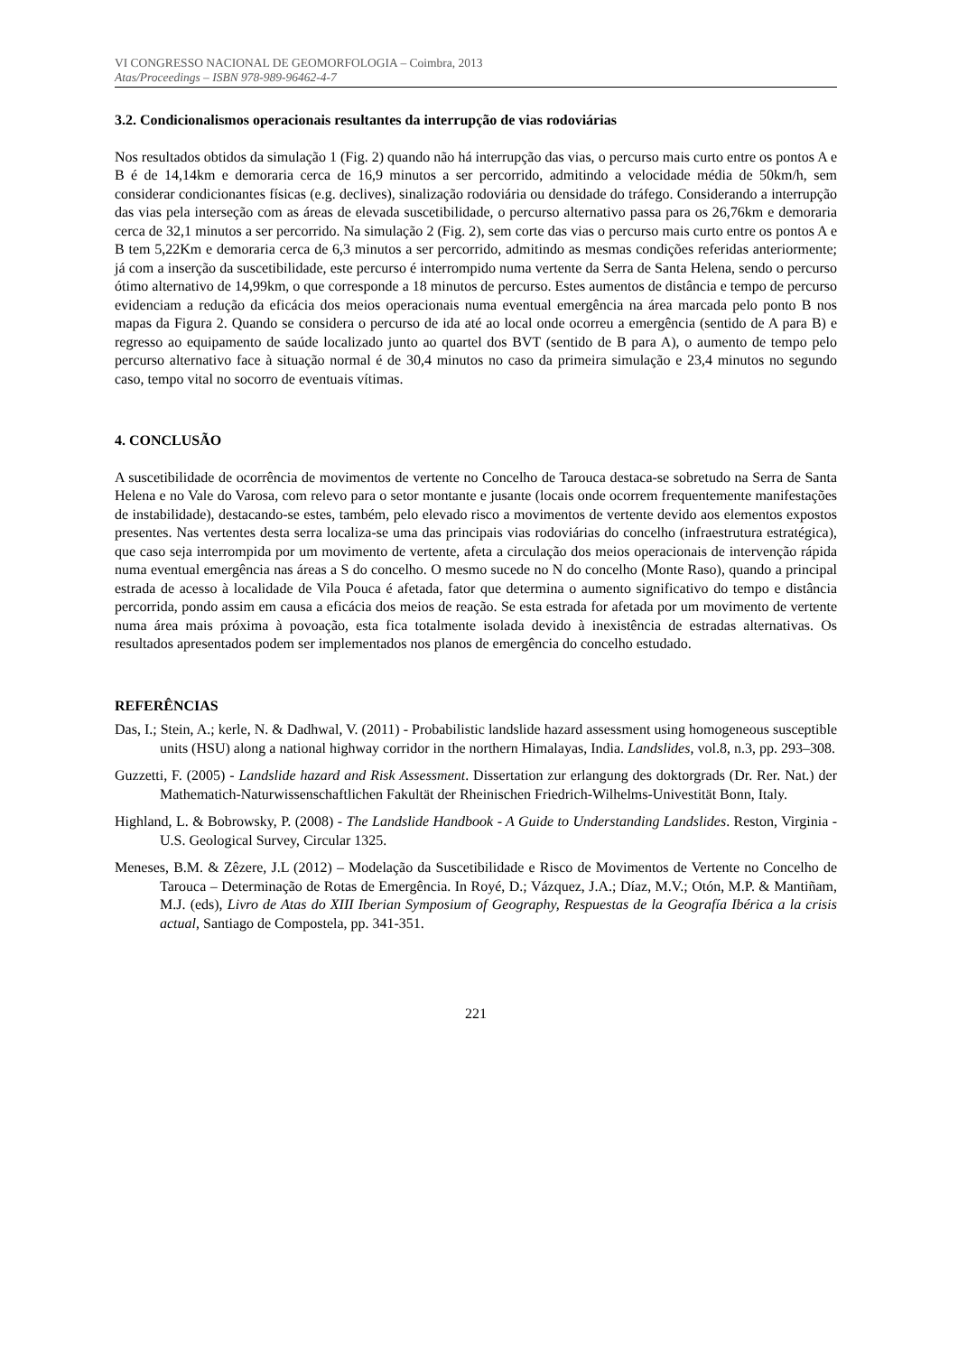VI CONGRESSO NACIONAL DE GEOMORFOLOGIA – Coimbra, 2013
Atas/Proceedings – ISBN 978-989-96462-4-7
3.2. Condicionalismos operacionais resultantes da interrupção de vias rodoviárias
Nos resultados obtidos da simulação 1 (Fig. 2) quando não há interrupção das vias, o percurso mais curto entre os pontos A e B é de 14,14km e demoraria cerca de 16,9 minutos a ser percorrido, admitindo a velocidade média de 50km/h, sem considerar condicionantes físicas (e.g. declives), sinalização rodoviária ou densidade do tráfego. Considerando a interrupção das vias pela interseção com as áreas de elevada suscetibilidade, o percurso alternativo passa para os 26,76km e demoraria cerca de 32,1 minutos a ser percorrido. Na simulação 2 (Fig. 2), sem corte das vias o percurso mais curto entre os pontos A e B tem 5,22Km e demoraria cerca de 6,3 minutos a ser percorrido, admitindo as mesmas condições referidas anteriormente; já com a inserção da suscetibilidade, este percurso é interrompido numa vertente da Serra de Santa Helena, sendo o percurso ótimo alternativo de 14,99km, o que corresponde a 18 minutos de percurso. Estes aumentos de distância e tempo de percurso evidenciam a redução da eficácia dos meios operacionais numa eventual emergência na área marcada pelo ponto B nos mapas da Figura 2. Quando se considera o percurso de ida até ao local onde ocorreu a emergência (sentido de A para B) e regresso ao equipamento de saúde localizado junto ao quartel dos BVT (sentido de B para A), o aumento de tempo pelo percurso alternativo face à situação normal é de 30,4 minutos no caso da primeira simulação e 23,4 minutos no segundo caso, tempo vital no socorro de eventuais vítimas.
4. CONCLUSÃO
A suscetibilidade de ocorrência de movimentos de vertente no Concelho de Tarouca destaca-se sobretudo na Serra de Santa Helena e no Vale do Varosa, com relevo para o setor montante e jusante (locais onde ocorrem frequentemente manifestações de instabilidade), destacando-se estes, também, pelo elevado risco a movimentos de vertente devido aos elementos expostos presentes. Nas vertentes desta serra localiza-se uma das principais vias rodoviárias do concelho (infraestrutura estratégica), que caso seja interrompida por um movimento de vertente, afeta a circulação dos meios operacionais de intervenção rápida numa eventual emergência nas áreas a S do concelho. O mesmo sucede no N do concelho (Monte Raso), quando a principal estrada de acesso à localidade de Vila Pouca é afetada, fator que determina o aumento significativo do tempo e distância percorrida, pondo assim em causa a eficácia dos meios de reação. Se esta estrada for afetada por um movimento de vertente numa área mais próxima à povoação, esta fica totalmente isolada devido à inexistência de estradas alternativas. Os resultados apresentados podem ser implementados nos planos de emergência do concelho estudado.
REFERÊNCIAS
Das, I.; Stein, A.; kerle, N. & Dadhwal, V. (2011) - Probabilistic landslide hazard assessment using homogeneous susceptible units (HSU) along a national highway corridor in the northern Himalayas, India. Landslides, vol.8, n.3, pp. 293–308.
Guzzetti, F. (2005) - Landslide hazard and Risk Assessment. Dissertation zur erlangung des doktorgrads (Dr. Rer. Nat.) der Mathematich-Naturwissenschaftlichen Fakultät der Rheinischen Friedrich-Wilhelms-Univestität Bonn, Italy.
Highland, L. & Bobrowsky, P. (2008) - The Landslide Handbook - A Guide to Understanding Landslides. Reston, Virginia - U.S. Geological Survey, Circular 1325.
Meneses, B.M. & Zêzere, J.L (2012) – Modelação da Suscetibilidade e Risco de Movimentos de Vertente no Concelho de Tarouca – Determinação de Rotas de Emergência. In Royé, D.; Vázquez, J.A.; Díaz, M.V.; Otón, M.P. & Mantiñam, M.J. (eds), Livro de Atas do XIII Iberian Symposium of Geography, Respuestas de la Geografía Ibérica a la crisis actual, Santiago de Compostela, pp. 341-351.
221